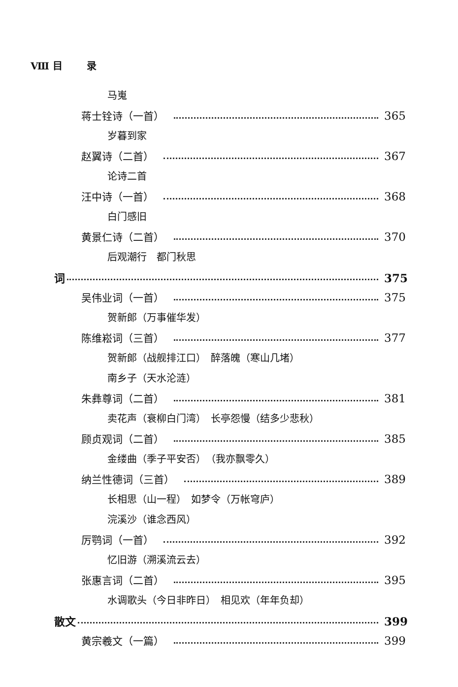Ⅷ 目 录
马嵬
蒋士铨诗（一首） 365
岁暮到家
赵翼诗（二首） 367
论诗二首
汪中诗（一首） 368
白门感旧
黄景仁诗（二首） 370
后观潮行　都门秋思
词 375
吴伟业词（一首） 375
贺新郎（万事催华发）
陈维崧词（三首） 377
贺新郎（战舰排江口）　醉落魄（寒山几堵）
南乡子（天水沦涟）
朱彝尊词（二首） 381
卖花声（衰柳白门湾）　长亭怨慢（结多少悲秋）
顾贞观词（二首） 385
金缕曲（季子平安否）　（我亦飘零久）
纳兰性德词（三首） 389
长相思（山一程）　如梦令（万帐穹庐）
浣溪沙（谁念西风）
厉鹗词（一首） 392
忆旧游（溯溪流云去）
张惠言词（二首） 395
水调歌头（今日非昨日）　相见欢（年年负却）
散文 399
黄宗羲文（一篇） 399